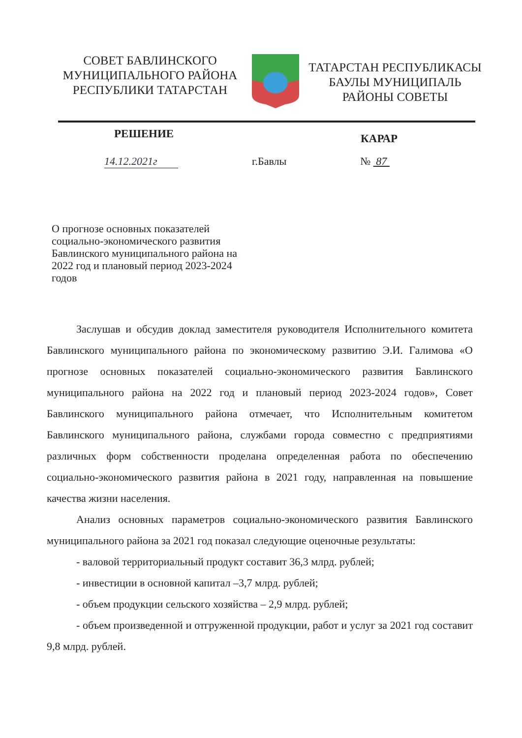СОВЕТ БАВЛИНСКОГО
МУНИЦИПАЛЬНОГО РАЙОНА
РЕСПУБЛИКИ ТАТАРСТАН
ТАТАРСТАН РЕСПУБЛИКАСЫ
БАУЛЫ МУНИЦИПАЛЬ
РАЙОНЫ СОВЕТЫ
РЕШЕНИЕ КАРАР
14.12.2021г г.Бавлы № 87
О прогнозе основных показателей социально-экономического развития Бавлинского муниципального района на 2022 год и плановый период 2023-2024 годов
Заслушав и обсудив доклад заместителя руководителя Исполнительного комитета Бавлинского муниципального района по экономическому развитию Э.И. Галимова «О прогнозе основных показателей социально-экономического развития Бавлинского муниципального района на 2022 год и плановый период 2023-2024 годов», Совет Бавлинского муниципального района отмечает, что Исполнительным комитетом Бавлинского муниципального района, службами города совместно с предприятиями различных форм собственности проделана определенная работа по обеспечению социально-экономического развития района в 2021 году, направленная на повышение качества жизни населения.
Анализ основных параметров социально-экономического развития Бавлинского муниципального района за 2021 год показал следующие оценочные результаты:
- валовой территориальный продукт составит 36,3 млрд. рублей;
- инвестиции в основной капитал –3,7 млрд. рублей;
- объем продукции сельского хозяйства – 2,9 млрд. рублей;
- объем произведенной и отгруженной продукции, работ и услуг за 2021 год составит 9,8 млрд. рублей.